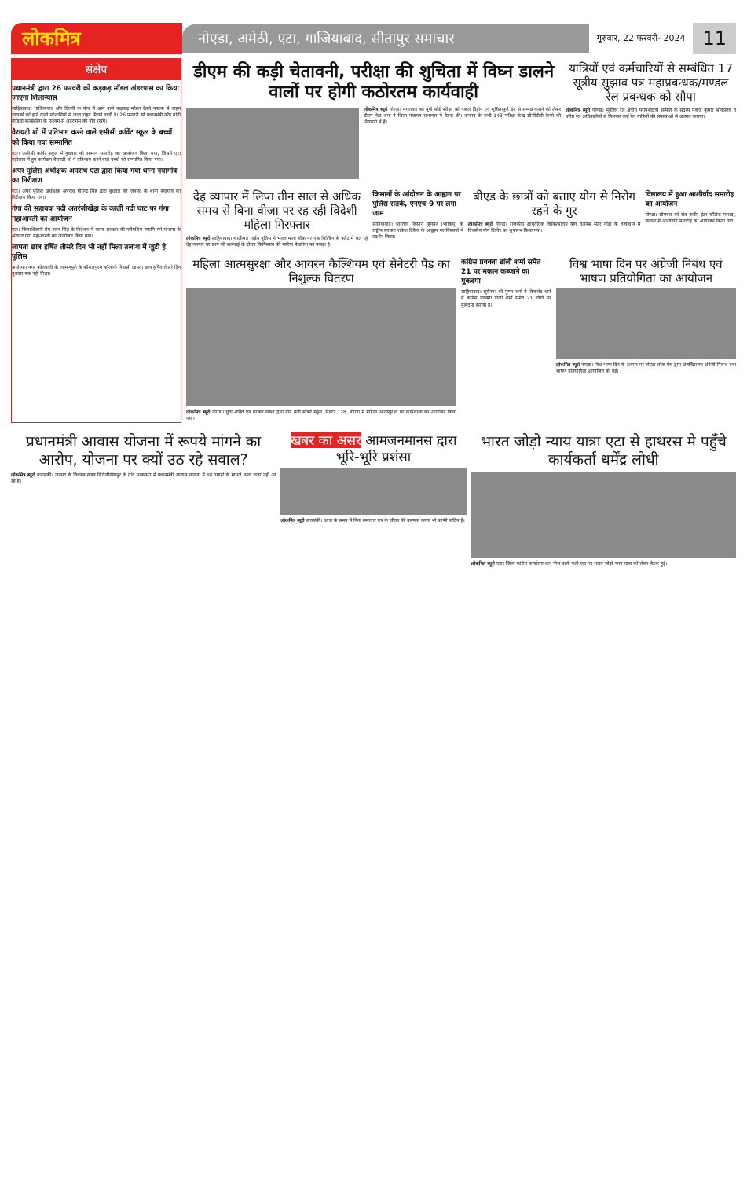लोकमित्र
नोएडा, अमेठी, एटा, गाजियाबाद, सीतापुर समाचार
गुरुवार, 22 फरवरी- 2024
11
संक्षेप
प्रधानमंत्री द्वारा 26 फरवरी को कड़कड़ मॉडल अंडरपास का किया जाएगा शिलान्यास
साहिबाबाद। गाजियाबाद और दिल्ली के बीच में आने वाले कड़कड़ मॉडल रेलवे फाटक से वाहन चालकों को होने वाली परेशानियों से जल्द राहत मिलने वाली है। 26 फरवरी को प्रधानमंत्री नरेंद्र मोदी वीडियो कॉन्फ्रेंसिंग के माध्यम से अंडरपास की नींव रखेंगे।
वैरायटी शो में प्रतिभाग करने वाले एसीसी कांवेंट स्कूल के बच्चों को किया गया सम्मानित
एटा। असीसी कांवेंट स्कूल में बुधवार को सम्मान समारोह का आयोजन किया गया, जिसमें एटा महोत्सव में हुए कार्यक्रम वैरायटी शो में प्रतिभाग करने वाले बच्चों को सम्मानित किया गया।
अपर पुलिस अधीक्षक अपराध एटा द्वारा किया गया थाना नयागांव का निरीक्षण
एटा। अपर पुलिस अधीक्षक अपराध योगेन्द्र सिंह द्वारा बुधवार को जनपद के थाना नयागांव का निरीक्षण किया गया।
गंगा की सहायक नदी अतरंजीखेड़ा के काली नदी घाट पर गंगा महाआरती का आयोजन
एटा। जिलाधिकारी प्रेम रंजन सिंह के निर्देशन में भारत सरकार की फ्लैगशिप नमामि गंगे योजना के अंतर्गत गंगा महाआरती का आयोजन किया गया।
लापता छात्र हर्षित तीसरे दिन भी नहीं मिला तलाश में जुटी है पुलिस
अयोध्या। नगर कोतवाली के लक्ष्मणपुरी के कौशलपुरम कॉलोनी निवासी लापता छात्र हर्षित तीसरे दिन बुधवार तक नहीं मिला।
डीएम की कड़ी चेतावनी, परीक्षा की शुचिता में विघ्न डालने वालों पर होगी कठोरतम कार्यवाही
लोकमित्र ब्यूरो गोण्डा। मंगलवार को यूपी बोर्ड परीक्षा को नकल विहीन एवं शुचितापूर्ण ढंग से सम्पन्न कराने को लेकर डीएम नेहा शर्मा ने जिला पंचायत सभागार में बैठक की। जनपद के सभी 143 परीक्षा केन्द्र सीसीटीवी कैमरे की निगरानी में हैं।
यात्रियों एवं कर्मचारियों से सम्बंधित 17 सूत्रीय सुझाव पत्र महाप्रबन्धक/मण्डल रेल प्रबन्धक को सौपा
लोकमित्र ब्यूरो गोण्डा। पूर्वोत्तर रेल क्षेत्रीय परामर्शदात्री समिति के सदस्य पंकज कुमार श्रीवास्तव ने वरिष्ठ रेल अधिकारियों से मिलकर उन्हें रेल यात्रियों की समस्याओं से अवगत कराया।
देह व्यापार में लिप्त तीन साल से अधिक समय से बिना वीजा पर रह रही विदेशी महिला गिरफ्तार
लोकमित्र ब्यूरो साहिबाबाद। शालीमार गार्डन पुलिस ने भारत माता चौक पर एक बिल्डिंग के फ्लैट में चल रहे देह व्यापार पर छापे की कार्रवाई के दौरान किर्गिस्तान की मारिया फेडरोवा को पकड़ा है।
किसानों के आंदोलन के आह्वान पर पुलिस सतर्क, एनएच-9 पर लगा जाम
साहिबाबाद। भारतीय किसान यूनियन (भाकियू) के राष्ट्रीय प्रवक्ता राकेश टिकैत के आह्वान पर किसानों ने प्रदर्शन किया।
बीएड के छात्रों को बताए योग से निरोग रहने के गुर
लोकमित्र ब्यूरो गोण्डा। राजकीय आयुर्वेदिक चिकित्सालय योग वेलनेस सेंटर गोंडा के तत्वाधान में दिवसीय योग शिविर का शुभारंभ किया गया।
विद्यालय में हुआ आशीर्वाद समारोह का आयोजन
गोण्डा। सोमवार को संत कबीर इंटर कॉलेज परसदा, बेलसर में आशीर्वाद समारोह का आयोजन किया गया।
महिला आत्मसुरक्षा और आयरन कैल्शियम एवं सेनेटरी पैड का निशुल्क वितरण
लोकमित्र ब्यूरो नोएडा। युवा शक्ति एवं बरकत संस्था द्वारा ग्रीन वैली मॉडर्न स्कूल, सेक्टर 128, नोएडा में महिला आत्मसुरक्षा पर कार्यशाला का आयोजन किया गया।
कांग्रेस प्रवक्ता डॉली शर्मा समेत 21 पर मकान कब्जाने का मुकदमा
साहिबाबाद। सूर्यनगर की पुष्पा शर्मा ने लिंकरोड थाने में कांग्रेस प्रवक्ता डॉली शर्मा समेत 21 लोगों पर मुकदमा कराया है।
विश्व भाषा दिन पर अंग्रेजी निबंध एवं भाषण प्रतियोगिता का आयोजन
लोकमित्र ब्यूरो नोएडा। विश्व भाषा दिन के अवसर पर नोएडा लोक मंच द्वारा अंतर्विद्यालय अंग्रेजी निबन्ध तथा भाषण प्रतियोगिता आयोजित की गई।
प्रधानमंत्री आवास योजना में रूपये मांगने का आरोप, योजना पर क्यों उठ रहे सवाल?
लोकमित्र ब्यूरो बाराबंकी। जनपद के विकास खण्ड सिरौलीगौसपुर के गांव मरकामउ में प्रधानमंत्री आवास योजना में धन उगाही के मामले थमते नजर नहीं आ रहे हैं।
खबर का असर आमजनमानस द्वारा भूरि-भूरि प्रशंसा
लोकमित्र ब्यूरो बाराबंकी। आज के समय में बिना समाचार पत्र के जीवन की कल्पना करना भी काफी कठिन है।
भारत जोड़ो न्याय यात्रा एटा से हाथरस मे पहुँचे कार्यकर्ता धर्मेंद्र लोधी
लोकमित्र ब्यूरो एटा। जिला कांग्रेस कार्यालय धान मील वाली गली एटा पर भारत जोड़ो न्याय यात्रा को लेकर बैठक हुई।